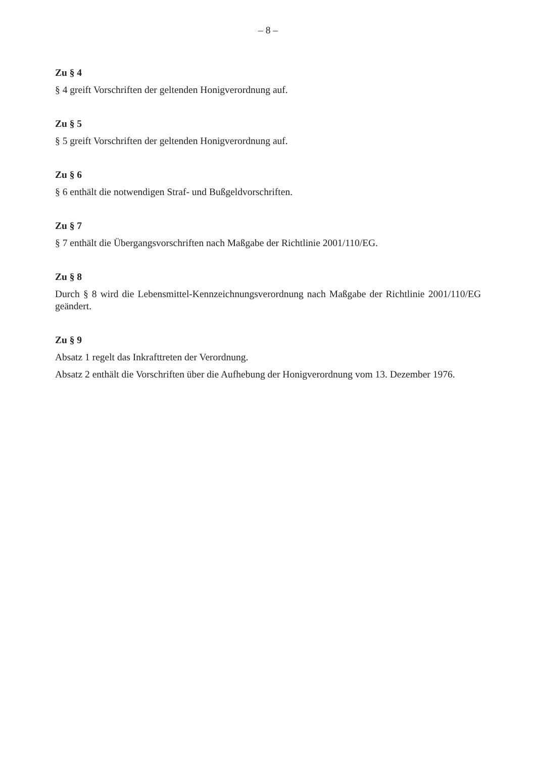– 8 –
Zu § 4
§ 4 greift Vorschriften der geltenden Honigverordnung auf.
Zu § 5
§ 5 greift Vorschriften der geltenden Honigverordnung auf.
Zu § 6
§ 6 enthält die notwendigen Straf- und Bußgeldvorschriften.
Zu § 7
§ 7 enthält die Übergangsvorschriften nach Maßgabe der Richtlinie 2001/110/EG.
Zu § 8
Durch § 8 wird die Lebensmittel-Kennzeichnungsverordnung nach Maßgabe der Richtlinie 2001/110/EG geändert.
Zu § 9
Absatz 1 regelt das Inkrafttreten der Verordnung.
Absatz 2 enthält die Vorschriften über die Aufhebung der Honigverordnung vom 13. Dezember 1976.